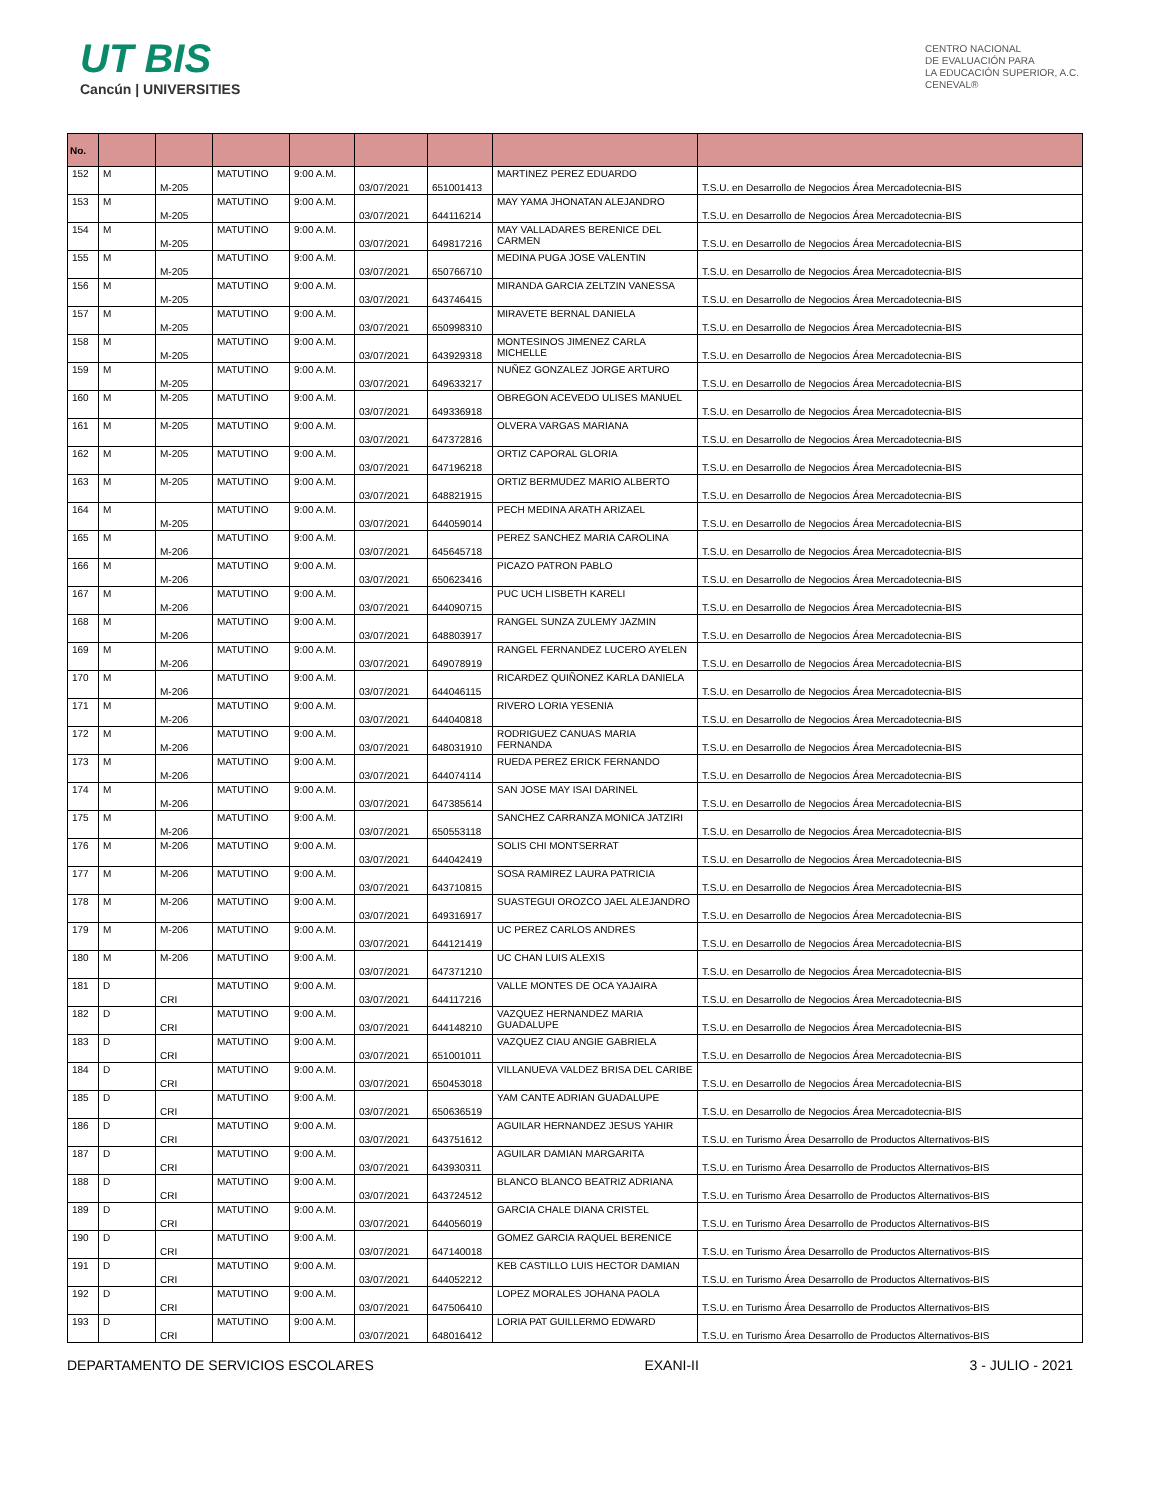UT BIS
Cancún | UNIVERSITIES
CENTRO NACIONAL
DE EVALUACIÓN PARA
LA EDUCACIÓN SUPERIOR, A.C.
CENEVAL®
| No. | | | | | | | | |
| --- | --- | --- | --- | --- | --- | --- | --- | --- |
| 152 | M | M-205 | MATUTINO | 9:00 A.M. | 03/07/2021 | 651001413 | MARTINEZ PEREZ EDUARDO | T.S.U. en Desarrollo de Negocios Área Mercadotecnia-BIS |
| 153 | M | M-205 | MATUTINO | 9:00 A.M. | 03/07/2021 | 644116214 | MAY YAMA JHONATAN ALEJANDRO | T.S.U. en Desarrollo de Negocios Área Mercadotecnia-BIS |
| 154 | M | M-205 | MATUTINO | 9:00 A.M. | 03/07/2021 | 649817216 | MAY VALLADARES BERENICE DEL CARMEN | T.S.U. en Desarrollo de Negocios Área Mercadotecnia-BIS |
| 155 | M | M-205 | MATUTINO | 9:00 A.M. | 03/07/2021 | 650766710 | MEDINA PUGA JOSE VALENTIN | T.S.U. en Desarrollo de Negocios Área Mercadotecnia-BIS |
| 156 | M | M-205 | MATUTINO | 9:00 A.M. | 03/07/2021 | 643746415 | MIRANDA GARCIA ZELTZIN VANESSA | T.S.U. en Desarrollo de Negocios Área Mercadotecnia-BIS |
| 157 | M | M-205 | MATUTINO | 9:00 A.M. | 03/07/2021 | 650998310 | MIRAVETE BERNAL DANIELA | T.S.U. en Desarrollo de Negocios Área Mercadotecnia-BIS |
| 158 | M | M-205 | MATUTINO | 9:00 A.M. | 03/07/2021 | 643929318 | MONTESINOS JIMENEZ CARLA MICHELLE | T.S.U. en Desarrollo de Negocios Área Mercadotecnia-BIS |
| 159 | M | M-205 | MATUTINO | 9:00 A.M. | 03/07/2021 | 649633217 | NUÑEZ GONZALEZ JORGE ARTURO | T.S.U. en Desarrollo de Negocios Área Mercadotecnia-BIS |
| 160 | M | M-205 | MATUTINO | 9:00 A.M. | 03/07/2021 | 649336918 | OBREGON ACEVEDO ULISES MANUEL | T.S.U. en Desarrollo de Negocios Área Mercadotecnia-BIS |
| 161 | M | M-205 | MATUTINO | 9:00 A.M. | 03/07/2021 | 647372816 | OLVERA VARGAS MARIANA | T.S.U. en Desarrollo de Negocios Área Mercadotecnia-BIS |
| 162 | M | M-205 | MATUTINO | 9:00 A.M. | 03/07/2021 | 647196218 | ORTIZ CAPORAL GLORIA | T.S.U. en Desarrollo de Negocios Área Mercadotecnia-BIS |
| 163 | M | M-205 | MATUTINO | 9:00 A.M. | 03/07/2021 | 648821915 | ORTIZ BERMUDEZ MARIO ALBERTO | T.S.U. en Desarrollo de Negocios Área Mercadotecnia-BIS |
| 164 | M | M-205 | MATUTINO | 9:00 A.M. | 03/07/2021 | 644059014 | PECH MEDINA ARATH ARIZAEL | T.S.U. en Desarrollo de Negocios Área Mercadotecnia-BIS |
| 165 | M | M-206 | MATUTINO | 9:00 A.M. | 03/07/2021 | 645645718 | PEREZ SANCHEZ MARIA CAROLINA | T.S.U. en Desarrollo de Negocios Área Mercadotecnia-BIS |
| 166 | M | M-206 | MATUTINO | 9:00 A.M. | 03/07/2021 | 650623416 | PICAZO PATRON PABLO | T.S.U. en Desarrollo de Negocios Área Mercadotecnia-BIS |
| 167 | M | M-206 | MATUTINO | 9:00 A.M. | 03/07/2021 | 644090715 | PUC UCH LISBETH KARELI | T.S.U. en Desarrollo de Negocios Área Mercadotecnia-BIS |
| 168 | M | M-206 | MATUTINO | 9:00 A.M. | 03/07/2021 | 648803917 | RANGEL SUNZA ZULEMY JAZMIN | T.S.U. en Desarrollo de Negocios Área Mercadotecnia-BIS |
| 169 | M | M-206 | MATUTINO | 9:00 A.M. | 03/07/2021 | 649078919 | RANGEL FERNANDEZ LUCERO AYELEN | T.S.U. en Desarrollo de Negocios Área Mercadotecnia-BIS |
| 170 | M | M-206 | MATUTINO | 9:00 A.M. | 03/07/2021 | 644046115 | RICARDEZ QUIÑONEZ KARLA DANIELA | T.S.U. en Desarrollo de Negocios Área Mercadotecnia-BIS |
| 171 | M | M-206 | MATUTINO | 9:00 A.M. | 03/07/2021 | 644040818 | RIVERO LORIA YESENIA | T.S.U. en Desarrollo de Negocios Área Mercadotecnia-BIS |
| 172 | M | M-206 | MATUTINO | 9:00 A.M. | 03/07/2021 | 648031910 | RODRIGUEZ CANUAS MARIA FERNANDA | T.S.U. en Desarrollo de Negocios Área Mercadotecnia-BIS |
| 173 | M | M-206 | MATUTINO | 9:00 A.M. | 03/07/2021 | 644074114 | RUEDA PEREZ ERICK FERNANDO | T.S.U. en Desarrollo de Negocios Área Mercadotecnia-BIS |
| 174 | M | M-206 | MATUTINO | 9:00 A.M. | 03/07/2021 | 647385614 | SAN JOSE MAY ISAI DARINEL | T.S.U. en Desarrollo de Negocios Área Mercadotecnia-BIS |
| 175 | M | M-206 | MATUTINO | 9:00 A.M. | 03/07/2021 | 650553118 | SANCHEZ CARRANZA MONICA JATZIRI | T.S.U. en Desarrollo de Negocios Área Mercadotecnia-BIS |
| 176 | M | M-206 | MATUTINO | 9:00 A.M. | 03/07/2021 | 644042419 | SOLIS CHI MONTSERRAT | T.S.U. en Desarrollo de Negocios Área Mercadotecnia-BIS |
| 177 | M | M-206 | MATUTINO | 9:00 A.M. | 03/07/2021 | 643710815 | SOSA RAMIREZ LAURA PATRICIA | T.S.U. en Desarrollo de Negocios Área Mercadotecnia-BIS |
| 178 | M | M-206 | MATUTINO | 9:00 A.M. | 03/07/2021 | 649316917 | SUASTEGUI OROZCO JAEL ALEJANDRO | T.S.U. en Desarrollo de Negocios Área Mercadotecnia-BIS |
| 179 | M | M-206 | MATUTINO | 9:00 A.M. | 03/07/2021 | 644121419 | UC PEREZ CARLOS ANDRES | T.S.U. en Desarrollo de Negocios Área Mercadotecnia-BIS |
| 180 | M | M-206 | MATUTINO | 9:00 A.M. | 03/07/2021 | 647371210 | UC CHAN LUIS ALEXIS | T.S.U. en Desarrollo de Negocios Área Mercadotecnia-BIS |
| 181 | D | CRI | MATUTINO | 9:00 A.M. | 03/07/2021 | 644117216 | VALLE MONTES DE OCA YAJAIRA | T.S.U. en Desarrollo de Negocios Área Mercadotecnia-BIS |
| 182 | D | CRI | MATUTINO | 9:00 A.M. | 03/07/2021 | 644148210 | VAZQUEZ HERNANDEZ MARIA GUADALUPE | T.S.U. en Desarrollo de Negocios Área Mercadotecnia-BIS |
| 183 | D | CRI | MATUTINO | 9:00 A.M. | 03/07/2021 | 651001011 | VAZQUEZ CIAU ANGIE GABRIELA | T.S.U. en Desarrollo de Negocios Área Mercadotecnia-BIS |
| 184 | D | CRI | MATUTINO | 9:00 A.M. | 03/07/2021 | 650453018 | VILLANUEVA VALDEZ BRISA DEL CARIBE | T.S.U. en Desarrollo de Negocios Área Mercadotecnia-BIS |
| 185 | D | CRI | MATUTINO | 9:00 A.M. | 03/07/2021 | 650636519 | YAM CANTE ADRIAN GUADALUPE | T.S.U. en Desarrollo de Negocios Área Mercadotecnia-BIS |
| 186 | D | CRI | MATUTINO | 9:00 A.M. | 03/07/2021 | 643751612 | AGUILAR HERNANDEZ JESUS YAHIR | T.S.U. en Turismo Área Desarrollo de Productos Alternativos-BIS |
| 187 | D | CRI | MATUTINO | 9:00 A.M. | 03/07/2021 | 643930311 | AGUILAR DAMIAN MARGARITA | T.S.U. en Turismo Área Desarrollo de Productos Alternativos-BIS |
| 188 | D | CRI | MATUTINO | 9:00 A.M. | 03/07/2021 | 643724512 | BLANCO BLANCO BEATRIZ ADRIANA | T.S.U. en Turismo Área Desarrollo de Productos Alternativos-BIS |
| 189 | D | CRI | MATUTINO | 9:00 A.M. | 03/07/2021 | 644056019 | GARCIA CHALE DIANA CRISTEL | T.S.U. en Turismo Área Desarrollo de Productos Alternativos-BIS |
| 190 | D | CRI | MATUTINO | 9:00 A.M. | 03/07/2021 | 647140018 | GOMEZ GARCIA RAQUEL BERENICE | T.S.U. en Turismo Área Desarrollo de Productos Alternativos-BIS |
| 191 | D | CRI | MATUTINO | 9:00 A.M. | 03/07/2021 | 644052212 | KEB CASTILLO LUIS HECTOR DAMIAN | T.S.U. en Turismo Área Desarrollo de Productos Alternativos-BIS |
| 192 | D | CRI | MATUTINO | 9:00 A.M. | 03/07/2021 | 647506410 | LOPEZ MORALES JOHANA PAOLA | T.S.U. en Turismo Área Desarrollo de Productos Alternativos-BIS |
| 193 | D | CRI | MATUTINO | 9:00 A.M. | 03/07/2021 | 648016412 | LORIA PAT GUILLERMO EDWARD | T.S.U. en Turismo Área Desarrollo de Productos Alternativos-BIS |
DEPARTAMENTO DE SERVICIOS ESCOLARES EXANI-II 3 - JULIO - 2021